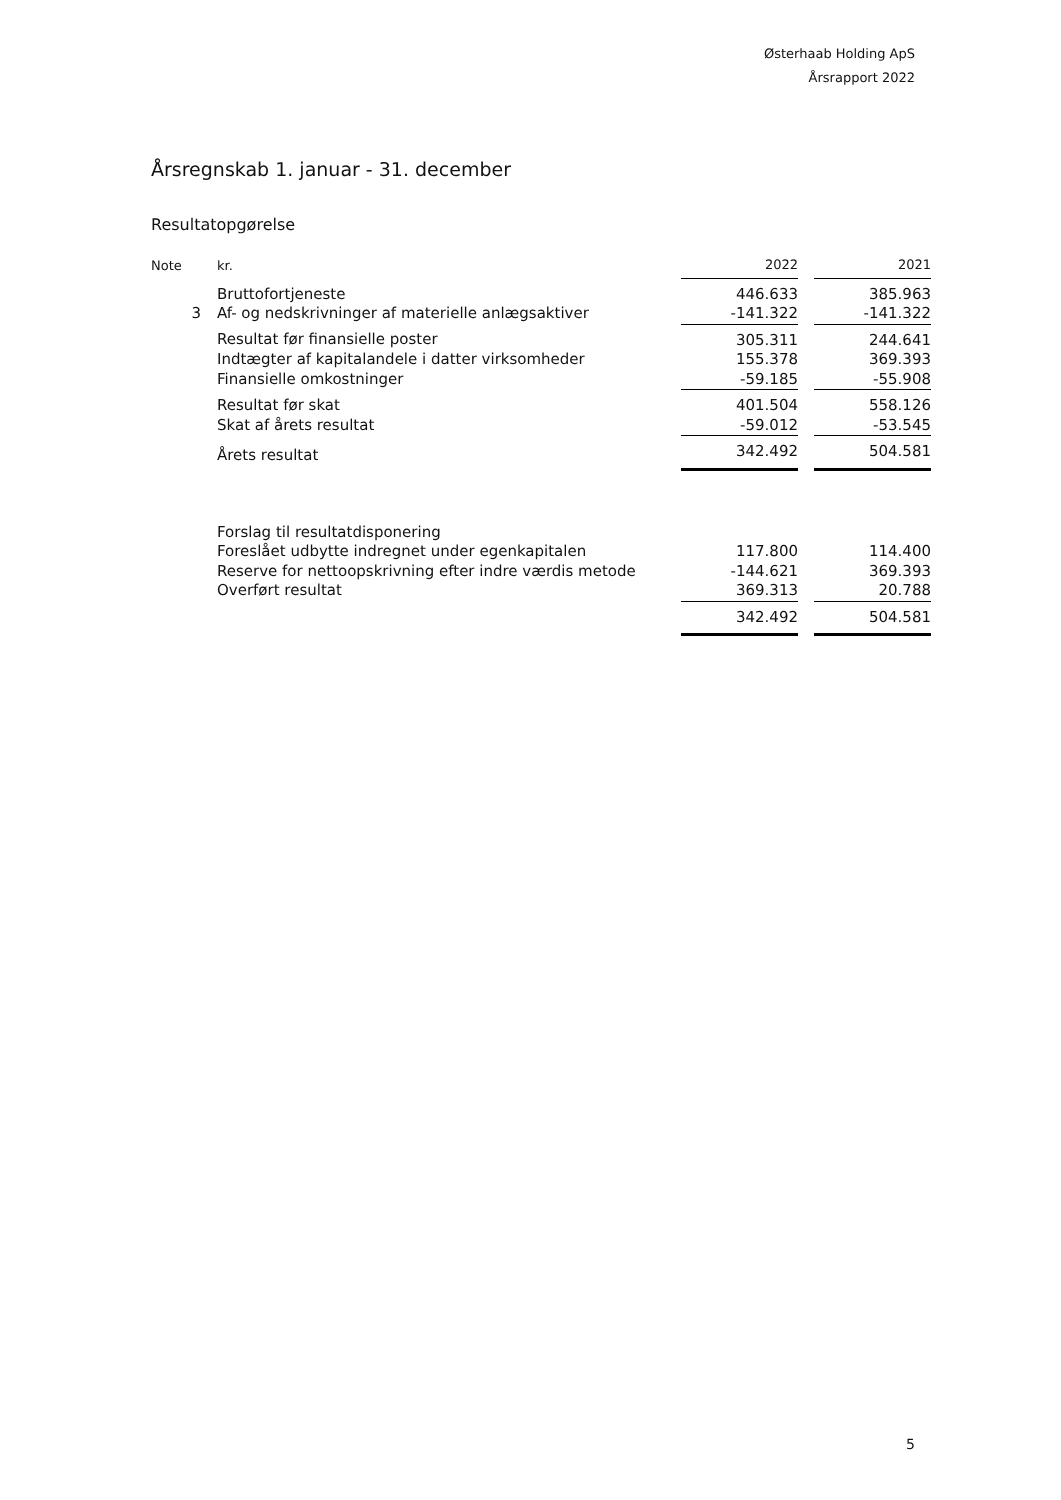Østerhaab Holding ApS
Årsrapport 2022
Årsregnskab 1. januar - 31. december
Resultatopgørelse
| Note | kr. | 2022 | | 2021 |
| | Bruttofortjeneste | 446.633 | | 385.963 |
| 3 | Af- og nedskrivninger af materielle anlægsaktiver | -141.322 | | -141.322 |
| | Resultat før finansielle poster | 305.311 | | 244.641 |
| | Indtægter af kapitalandele i datter virksomheder | 155.378 | | 369.393 |
| | Finansielle omkostninger | -59.185 | | -55.908 |
| | Resultat før skat | 401.504 | | 558.126 |
| | Skat af årets resultat | -59.012 | | -53.545 |
| | Årets resultat | 342.492 | | 504.581 |
| | Forslag til resultatdisponering | | | |
| | Foreslået udbytte indregnet under egenkapitalen | 117.800 | | 114.400 |
| | Reserve for nettoopskrivning efter indre værdis metode | -144.621 | | 369.393 |
| | Overført resultat | 369.313 | | 20.788 |
| | | 342.492 | | 504.581 |
5